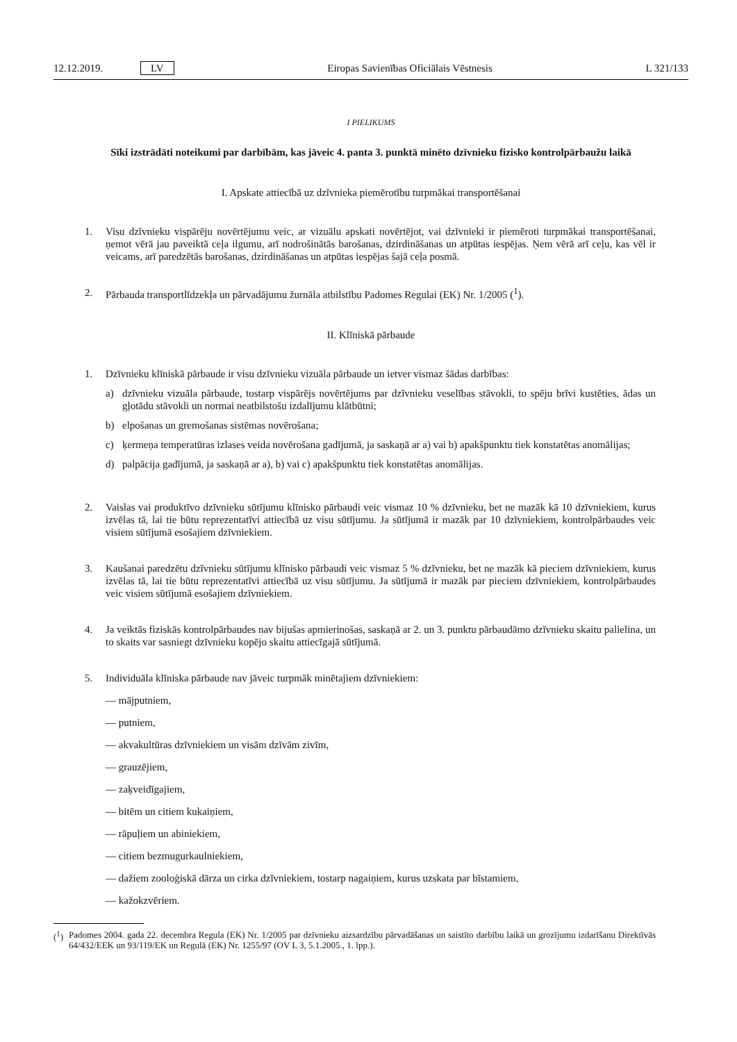12.12.2019. LV Eiropas Savienības Oficiālais Vēstnesis L 321/133
I PIELIKUMS
Sīki izstrādāti noteikumi par darbībām, kas jāveic 4. panta 3. punktā minēto dzīvnieku fizisko kontrolpārbaužu laikā
I. Apskate attiecībā uz dzīvnieka piemērotību turpmākai transportēšanai
1. Visu dzīvnieku vispārēju novērtējumu veic, ar vizuālu apskati novērtējot, vai dzīvnieki ir piemēroti turpmākai transportēšanai, ņemot vērā jau paveiktā ceļa ilgumu, arī nodrošinātās barošanas, dzirdināšanas un atpūtas iespējas. Ņem vērā arī ceļu, kas vēl ir veicams, arī paredzētās barošanas, dzirdināšanas un atpūtas iespējas šajā ceļa posmā.
2. Pārbauda transportlīdzekļa un pārvadājumu žurnāla atbilstību Padomes Regulai (EK) Nr. 1/2005 (<sup>1</sup>).
II. Klīniskā pārbaude
1. Dzīvnieku klīniskā pārbaude ir visu dzīvnieku vizuāla pārbaude un ietver vismaz šādas darbības:
a) dzīvnieku vizuāla pārbaude, tostarp vispārējs novērtējums par dzīvnieku veselības stāvokli, to spēju brīvi kustēties, ādas un gļotādu stāvokli un normai neatbilstošu izdalījumu klātbūtni;
b) elpošanas un gremošanas sistēmas novērošana;
c) ķermeņa temperatūras izlases veida novērošana gadījumā, ja saskaņā ar a) vai b) apakšpunktu tiek konstatētas anomālijas;
d) palpācija gadījumā, ja saskaņā ar a), b) vai c) apakšpunktu tiek konstatētas anomālijas.
2. Vaislas vai produktīvo dzīvnieku sūtījumu klīnisko pārbaudi veic vismaz 10 % dzīvnieku, bet ne mazāk kā 10 dzīvniekiem, kurus izvēlas tā, lai tie būtu reprezentatīvi attiecībā uz visu sūtījumu. Ja sūtījumā ir mazāk par 10 dzīvniekiem, kontrolpārbaudes veic visiem sūtījumā esošajiem dzīvniekiem.
3. Kaušanai paredzētu dzīvnieku sūtījumu klīnisko pārbaudi veic vismaz 5 % dzīvnieku, bet ne mazāk kā pieciem dzīvniekiem, kurus izvēlas tā, lai tie būtu reprezentatīvi attiecībā uz visu sūtījumu. Ja sūtījumā ir mazāk par pieciem dzīvniekiem, kontrolpārbaudes veic visiem sūtījumā esošajiem dzīvniekiem.
4. Ja veiktās fiziskās kontrolpārbaudes nav bijušas apmierinošas, saskaņā ar 2. un 3. punktu pārbaudāmo dzīvnieku skaitu palielina, un to skaits var sasniegt dzīvnieku kopējo skaitu attiecīgajā sūtījumā.
5. Individuāla klīniska pārbaude nav jāveic turpmāk minētajiem dzīvniekiem:
— mājputniem,
— putniem,
— akvakultūras dzīvniekiem un visām dzīvām zivīm,
— grauzējiem,
— zaķveidīgajiem,
— bitēm un citiem kukaiņiem,
— rāpuļiem un abiniekiem,
— citiem bezmugurkaulniekiem,
— dažiem zooloģiskā dārza un cirka dzīvniekiem, tostarp nagaiņiem, kurus uzskata par bīstamiem,
— kažokzvēriem.
(<sup>1</sup>) Padomes 2004. gada 22. decembra Regula (EK) Nr. 1/2005 par dzīvnieku aizsardzību pārvadāšanas un saistīto darbību laikā un grozījumu izdarīšanu Direktīvās 64/432/EEK un 93/119/EK un Regulā (EK) Nr. 1255/97 (OV L 3, 5.1.2005., 1. lpp.).